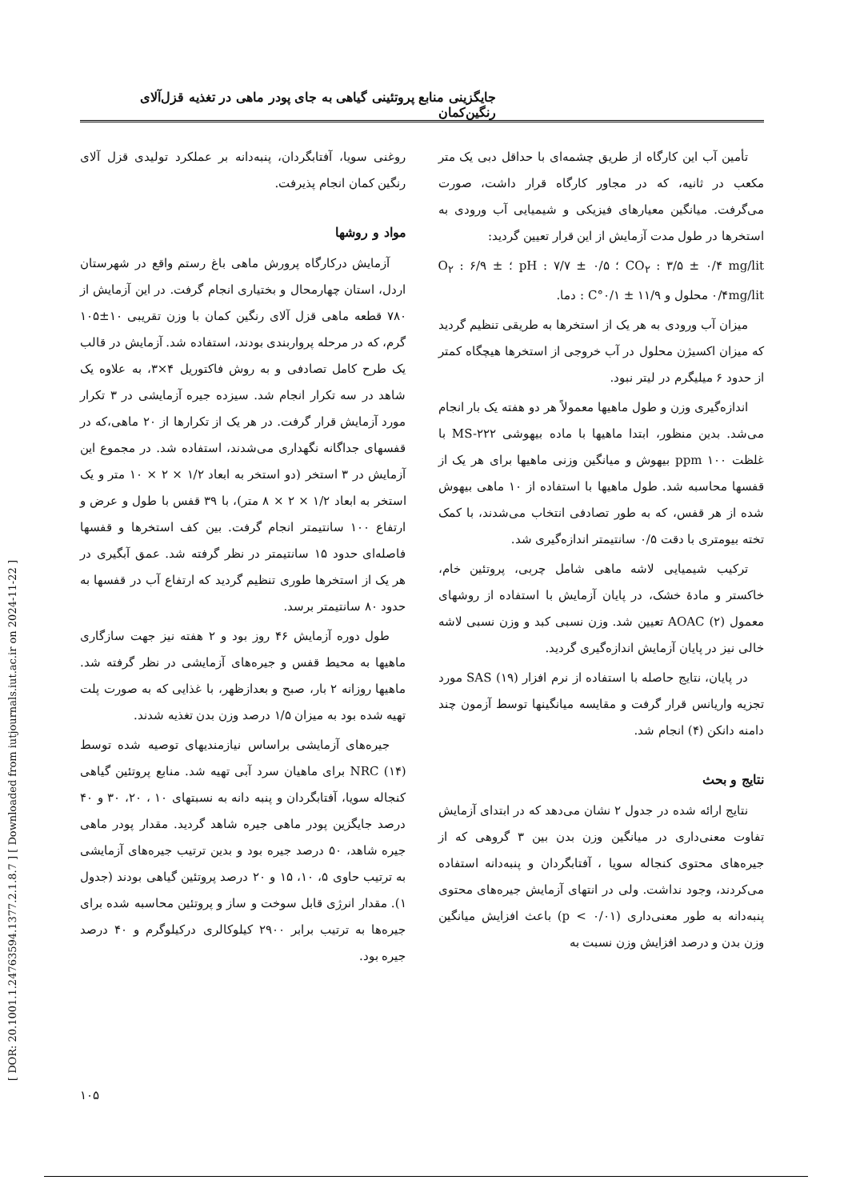[ DOR: 20.1001.1.24763594.1377.2.1.8.7 ] [ Downloaded from iutjournals.iut.ac.ir on 2024-11-22 ]
جایگزینی منابع پروتئینی گیاهی به جای پودر ماهی در تغذیه قزل‌آلای رنگین‌کمان
روغنی سویا، آفتابگردان، پنبه‌دانه بر عملکرد تولیدی قزل آلای رنگین کمان انجام پذیرفت.
مواد و روشها
آزمایش درکارگاه پرورش ماهی باغ رستم واقع در شهرستان اردل، استان چهارمحال و بختیاری انجام گرفت. در این آزمایش از ۷۸۰ قطعه ماهی قزل آلای رنگین کمان با وزن تقریبی ۱۰±۱۰۵ گرم، که در مرحله پرواربندی بودند، استفاده شد. آزمایش در قالب یک طرح کامل تصادفی و به روش فاکتوریل ۴×۳، به علاوه یک شاهد در سه تکرار انجام شد. سیزده جیره آزمایشی در ۳ تکرار مورد آزمایش قرار گرفت. در هر یک از تکرارها از ۲۰ ماهی،که در قفسهای جداگانه نگهداری می‌شدند، استفاده شد. در مجموع این آزمایش در ۳ استخر (دو استخر به ابعاد ۱/۲ × ۲ × ۱۰ متر و یک استخر به ابعاد ۱/۲ × ۲ × ۸ متر)، با ۳۹ قفس با طول و عرض و ارتفاع ۱۰۰ سانتیمتر انجام گرفت. بین کف استخرها و قفسها فاصله‌ای حدود ۱۵ سانتیمتر در نظر گرفته شد. عمق آبگیری در هر یک از استخرها طوری تنظیم گردید که ارتفاع آب در قفسها به حدود ۸۰ سانتیمتر برسد.
طول دوره آزمایش ۴۶ روز بود و ۲ هفته نیز جهت سازگاری ماهیها به محیط قفس و جیره‌های آزمایشی در نظر گرفته شد. ماهیها روزانه ۲ بار، صبح و بعدازظهر، با غذایی که به صورت پلت تهیه شده بود به میزان ۱/۵ درصد وزن بدن تغذیه شدند.
جیره‌های آزمایشی براساس نیازمندیهای توصیه شده توسط NRC (۱۴) برای ماهیان سرد آبی تهیه شد. منابع پروتئین گیاهی کنجاله سویا، آفتابگردان و پنبه دانه به نسبتهای ۱۰ ، ۲۰، ۳۰ و ۴۰ درصد جایگزین پودر ماهی جیره شاهد گردید. مقدار پودر ماهی جیره شاهد، ۵۰ درصد جیره بود و بدین ترتیب جیره‌های آزمایشی به ترتیب حاوی ۵، ۱۰، ۱۵ و ۲۰ درصد پروتئین گیاهی بودند (جدول ۱). مقدار انرژی قابل سوخت و ساز و پروتئین محاسبه شده برای جیره‌ها به ترتیب برابر ۲۹۰۰ کیلوکالری درکیلوگرم و ۴۰ درصد جیره بود.
تأمین آب این کارگاه از طریق چشمه‌ای با حداقل دبی یک متر مکعب در ثانیه، که در مجاور کارگاه قرار داشت، صورت می‌گرفت. میانگین معیارهای فیزیکی و شیمیایی آب ورودی به استخرها در طول مدت آزمایش از این قرار تعیین گردید:
CO<sub>۲</sub> : ۳/۵ ± ۰/۴ mg/lit ؛ pH : ۷/۷ ± ۰/۵ ؛ O<sub>۲</sub> : ۶/۹ ± ۰/۴mg/lit محلول و ۱۱/۹ ± ۰/۱°C : دما.
میزان آب ورودی به هر یک از استخرها به طریقی تنظیم گردید که میزان اکسیژن محلول در آب خروجی از استخرها هیچگاه کمتر از حدود ۶ میلیگرم در لیتر نبود.
اندازه‌گیری وزن و طول ماهیها معمولاً هر دو هفته یک بار انجام می‌شد. بدین منظور، ابتدا ماهیها با ماده بیهوشی MS-۲۲۲ با غلظت ppm ۱۰۰ بیهوش و میانگین وزنی ماهیها برای هر یک از قفسها محاسبه شد. طول ماهیها با استفاده از ۱۰ ماهی بیهوش شده از هر قفس، که به طور تصادفی انتخاب می‌شدند، با کمک تخته بیومتری با دقت ۰/۵ سانتیمتر اندازه‌گیری شد.
ترکیب شیمیایی لاشه ماهی شامل چربی، پروتئین خام، خاکستر و مادهٔ خشک، در پایان آزمایش با استفاده از روشهای معمول AOAC (۲) تعیین شد. وزن نسبی کبد و وزن نسبی لاشه خالی نیز در پایان آزمایش اندازه‌گیری گردید.
در پایان، نتایج حاصله با استفاده از نرم افزار SAS (۱۹) مورد تجزیه واریانس قرار گرفت و مقایسه میانگینها توسط آزمون چند دامنه دانکن (۴) انجام شد.
نتایج و بحث
نتایج ارائه شده در جدول ۲ نشان می‌دهد که در ابتدای آزمایش تفاوت معنی‌داری در میانگین وزن بدن بین ۳ گروهی که از جیره‌های محتوی کنجاله سویا ، آفتابگردان و پنبه‌دانه استفاده می‌کردند، وجود نداشت. ولی در انتهای آزمایش جیره‌های محتوی پنبه‌دانه به طور معنی‌داری (p < ۰/۰۱) باعث افزایش میانگین وزن بدن و درصد افزایش وزن نسبت به
۱۰۵